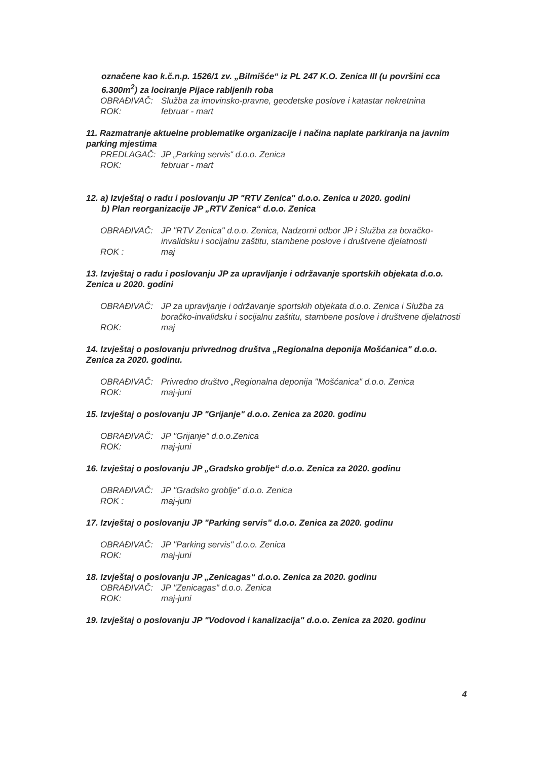označene kao k.č.n.p. 1526/1 zv. „Bilmišće“ iz PL 247 K.O. Zenica III (u površini cca 6.300m<sup>2</sup>) za lociranje Pijace rabljenih roba
OBRAĐIVAČ: Služba za imovinsko-pravne, geodetske poslove i katastar nekretnina
ROK: februar - mart
11. Razmatranje aktuelne problematike organizacije i načina naplate parkiranja na javnim parking mjestima
PREDLAGAČ: JP „Parking servis“ d.o.o. Zenica
ROK: februar - mart
12. a) Izvještaj o radu i poslovanju JP "RTV Zenica" d.o.o. Zenica u 2020. godini
b) Plan reorganizacije JP „RTV Zenica“ d.o.o. Zenica
OBRAĐIVAČ: JP "RTV Zenica" d.o.o. Zenica, Nadzorni odbor JP i Služba za boračko-invalidsku i socijalnu zaštitu, stambene poslove i društvene djelatnosti
ROK : maj
13. Izvještaj o radu i poslovanju JP za upravljanje i održavanje sportskih objekata d.o.o. Zenica u 2020. godini
OBRAĐIVAČ: JP za upravljanje i održavanje sportskih objekata d.o.o. Zenica i Služba za boračko-invalidsku i socijalnu zaštitu, stambene poslove i društvene djelatnosti
ROK: maj
14. Izvještaj o poslovanju privrednog društva „Regionalna deponija Mošćanica" d.o.o. Zenica za 2020. godinu.
OBRAĐIVAČ: Privredno društvo „Regionalna deponija "Mošćanica" d.o.o. Zenica
ROK: maj-juni
15. Izvještaj o poslovanju JP "Grijanje" d.o.o. Zenica za 2020. godinu
OBRAĐIVAČ: JP "Grijanje" d.o.o.Zenica
ROK: maj-juni
16. Izvještaj o poslovanju JP „Gradsko groblje“ d.o.o. Zenica za 2020. godinu
OBRAĐIVAČ: JP "Gradsko groblje" d.o.o. Zenica
ROK : maj-juni
17. Izvještaj o poslovanju JP "Parking servis" d.o.o. Zenica za 2020. godinu
OBRAĐIVAČ: JP "Parking servis" d.o.o. Zenica
ROK: maj-juni
18. Izvještaj o poslovanju JP „Zenicagas“ d.o.o. Zenica za 2020. godinu
OBRAĐIVAČ: JP "Zenicagas" d.o.o. Zenica
ROK: maj-juni
19. Izvještaj o poslovanju JP "Vodovod i kanalizacija" d.o.o. Zenica za 2020. godinu
4